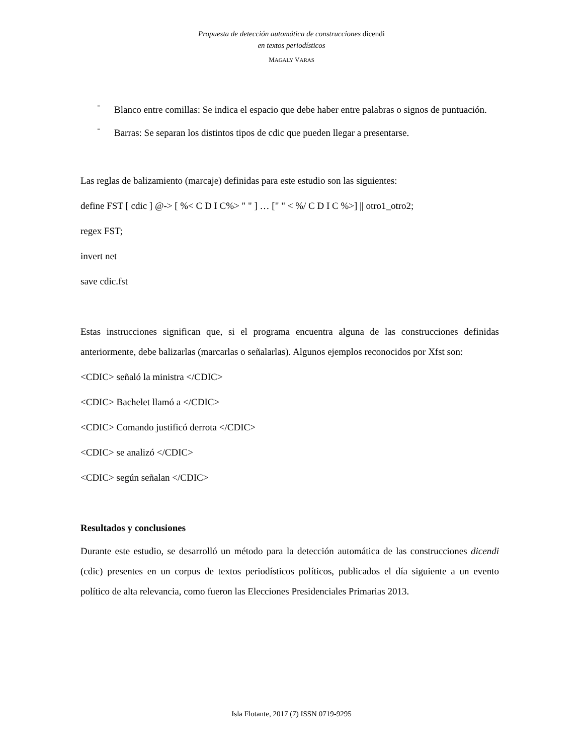Propuesta de detección automática de construcciones dicendi
en textos periodísticos
MAGALY VARAS
-
Blanco entre comillas: Se indica el espacio que debe haber entre palabras o signos de puntuación.
-
Barras: Se separan los distintos tipos de cdic que pueden llegar a presentarse.
Las reglas de balizamiento (marcaje) definidas para este estudio son las siguientes:
define FST [ cdic ] @-> [ %< C D I C%> " " ] … [" " < %/ C D I C %>] || otro1_otro2;
regex FST;
invert net
save cdic.fst
Estas instrucciones significan que, si el programa encuentra alguna de las construcciones definidas anteriormente, debe balizarlas (marcarlas o señalarlas). Algunos ejemplos reconocidos por Xfst son:
<CDIC> señaló la ministra </CDIC>
<CDIC> Bachelet llamó a </CDIC>
<CDIC> Comando justificó derrota </CDIC>
<CDIC> se analizó </CDIC>
<CDIC> según señalan </CDIC>
Resultados y conclusiones
Durante este estudio, se desarrolló un método para la detección automática de las construcciones dicendi (cdic) presentes en un corpus de textos periodísticos políticos, publicados el día siguiente a un evento político de alta relevancia, como fueron las Elecciones Presidenciales Primarias 2013.
Isla Flotante, 2017 (7) ISSN 0719-9295